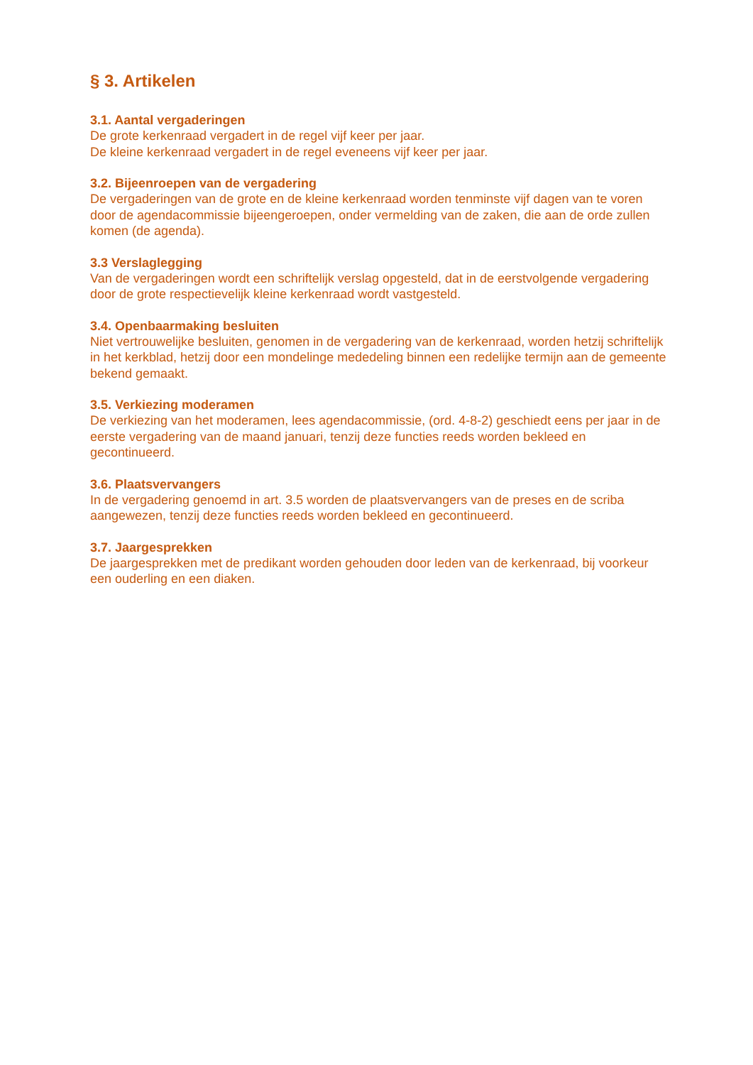§ 3. Artikelen
3.1. Aantal vergaderingen
De grote kerkenraad vergadert in de regel vijf keer per jaar.
De kleine kerkenraad vergadert in de regel eveneens vijf keer per jaar.
3.2. Bijeenroepen van de vergadering
De vergaderingen van de grote en de kleine kerkenraad worden tenminste vijf dagen van te voren door de agendacommissie bijeengeroepen, onder vermelding van de zaken, die aan de orde zullen komen (de agenda).
3.3 Verslaglegging
Van de vergaderingen wordt een schriftelijk verslag opgesteld, dat in de eerstvolgende vergadering door de grote respectievelijk kleine kerkenraad wordt vastgesteld.
3.4. Openbaarmaking besluiten
Niet vertrouwelijke besluiten, genomen in de vergadering van de kerkenraad, worden hetzij schriftelijk in het kerkblad, hetzij door een mondelinge mededeling binnen een redelijke termijn aan de gemeente bekend gemaakt.
3.5. Verkiezing moderamen
De verkiezing van het moderamen, lees agendacommissie, (ord. 4-8-2) geschiedt eens per jaar in de eerste vergadering van de maand januari, tenzij deze functies reeds worden bekleed en gecontinueerd.
3.6. Plaatsvervangers
In de vergadering genoemd in art. 3.5 worden de plaatsvervangers van de preses en de scriba aangewezen, tenzij deze functies reeds worden bekleed en gecontinueerd.
3.7. Jaargesprekken
De jaargesprekken met de predikant worden gehouden door leden van de kerkenraad, bij voorkeur een ouderling en een diaken.